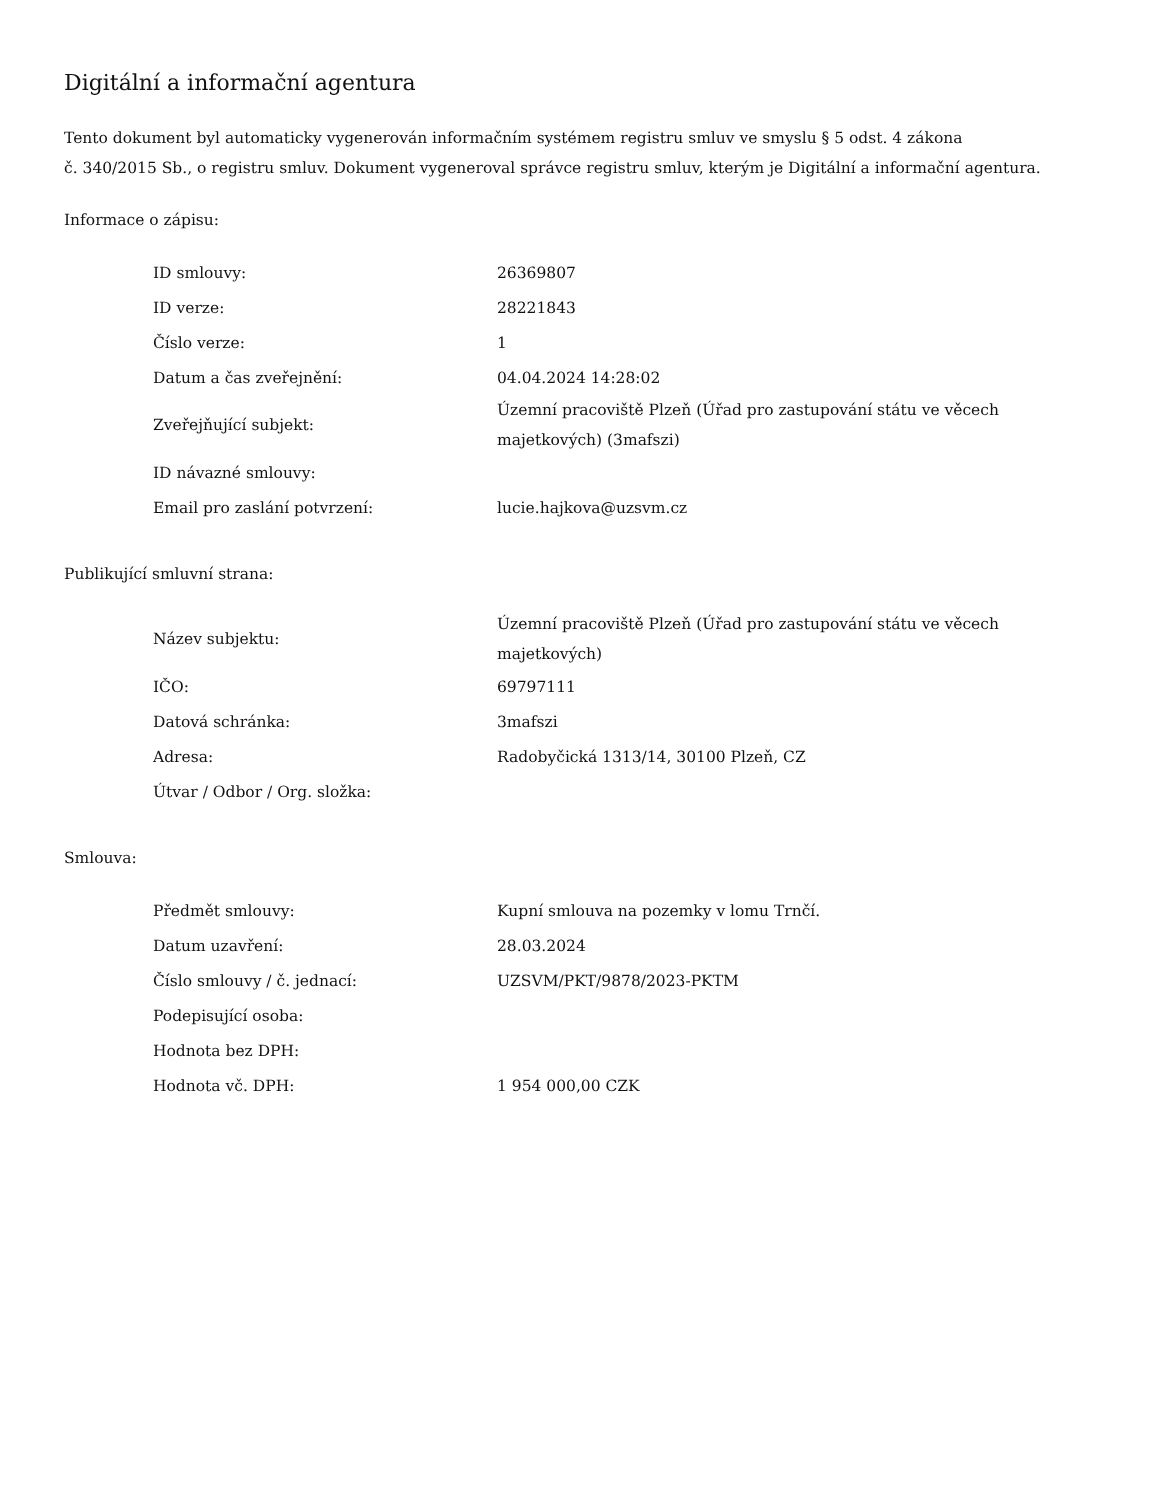Digitální a informační agentura
Tento dokument byl automaticky vygenerován informačním systémem registru smluv ve smyslu § 5 odst. 4 zákona
č. 340/2015 Sb., o registru smluv. Dokument vygeneroval správce registru smluv, kterým je Digitální a informační agentura.
Informace o zápisu:
| ID smlouvy: | 26369807 |
| ID verze: | 28221843 |
| Číslo verze: | 1 |
| Datum a čas zveřejnění: | 04.04.2024 14:28:02 |
| Zveřejňující subjekt: | Územní pracoviště Plzeň (Úřad pro zastupování státu ve věcech majetkových) (3mafszi) |
| ID návazné smlouvy: | |
| Email pro zaslání potvrzení: | lucie.hajkova@uzsvm.cz |
Publikující smluvní strana:
| Název subjektu: | Územní pracoviště Plzeň (Úřad pro zastupování státu ve věcech majetkových) |
| IČO: | 69797111 |
| Datová schránka: | 3mafszi |
| Adresa: | Radobyčická 1313/14, 30100 Plzeň, CZ |
| Útvar / Odbor / Org. složka: | |
Smlouva:
| Předmět smlouvy: | Kupní smlouva na pozemky v lomu Trnčí. |
| Datum uzavření: | 28.03.2024 |
| Číslo smlouvy / č. jednací: | UZSVM/PKT/9878/2023-PKTM |
| Podepisující osoba: | |
| Hodnota bez DPH: | |
| Hodnota vč. DPH: | 1 954 000,00 CZK |